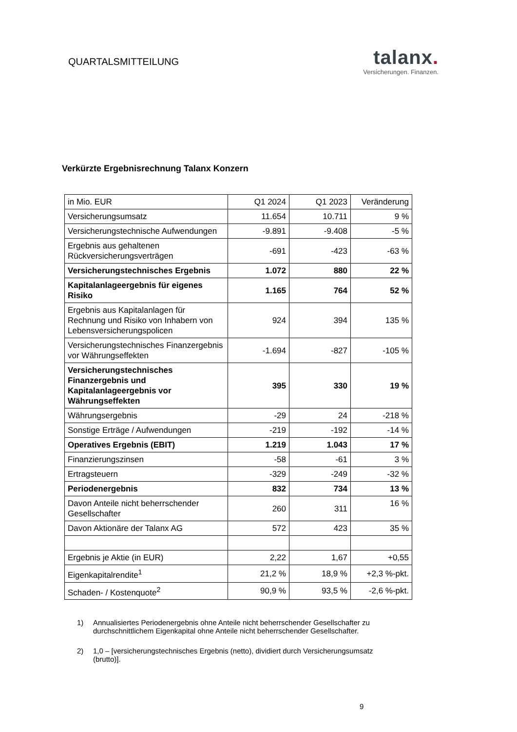QUARTALSMITTEILUNG
talanx.
Versicherungen. Finanzen.
Verkürzte Ergebnisrechnung Talanx Konzern
| in Mio. EUR | Q1 2024 | Q1 2023 | Veränderung |
| Versicherungsumsatz | 11.654 | 10.711 | 9 % |
| Versicherungstechnische Aufwendungen | -9.891 | -9.408 | -5 % |
| Ergebnis aus gehaltenen Rückversicherungsverträgen | -691 | -423 | -63 % |
| Versicherungstechnisches Ergebnis | 1.072 | 880 | 22 % |
| Kapitalanlageergebnis für eigenes Risiko | 1.165 | 764 | 52 % |
| Ergebnis aus Kapitalanlagen für Rechnung und Risiko von Inhabern von Lebensversicherungspolicen | 924 | 394 | 135 % |
| Versicherungstechnisches Finanzergebnis vor Währungseffekten | -1.694 | -827 | -105 % |
| Versicherungstechnisches Finanzergebnis und Kapitalanlageergebnis vor Währungseffekten | 395 | 330 | 19 % |
| Währungsergebnis | -29 | 24 | -218 % |
| Sonstige Erträge / Aufwendungen | -219 | -192 | -14 % |
| Operatives Ergebnis (EBIT) | 1.219 | 1.043 | 17 % |
| Finanzierungszinsen | -58 | -61 | 3 % |
| Ertragsteuern | -329 | -249 | -32 % |
| Periodenergebnis | 832 | 734 | 13 % |
| Davon Anteile nicht beherrschender Gesellschafter | 260 | 311 | 16 % |
| Davon Aktionäre der Talanx AG | 572 | 423 | 35 % |
| Ergebnis je Aktie (in EUR) | 2,22 | 1,67 | +0,55 |
| Eigenkapitalrendite<sup>1</sup> | 21,2 % | 18,9 % | +2,3 %-pkt. |
| Schaden- / Kostenquote<sup>2</sup> | 90,9 % | 93,5 % | -2,6 %-pkt. |
1) Annualisiertes Periodenergebnis ohne Anteile nicht beherrschender Gesellschafter zu durchschnittlichem Eigenkapital ohne Anteile nicht beherrschender Gesellschafter.
2) 1,0 – [versicherungstechnisches Ergebnis (netto), dividiert durch Versicherungsumsatz (brutto)].
9